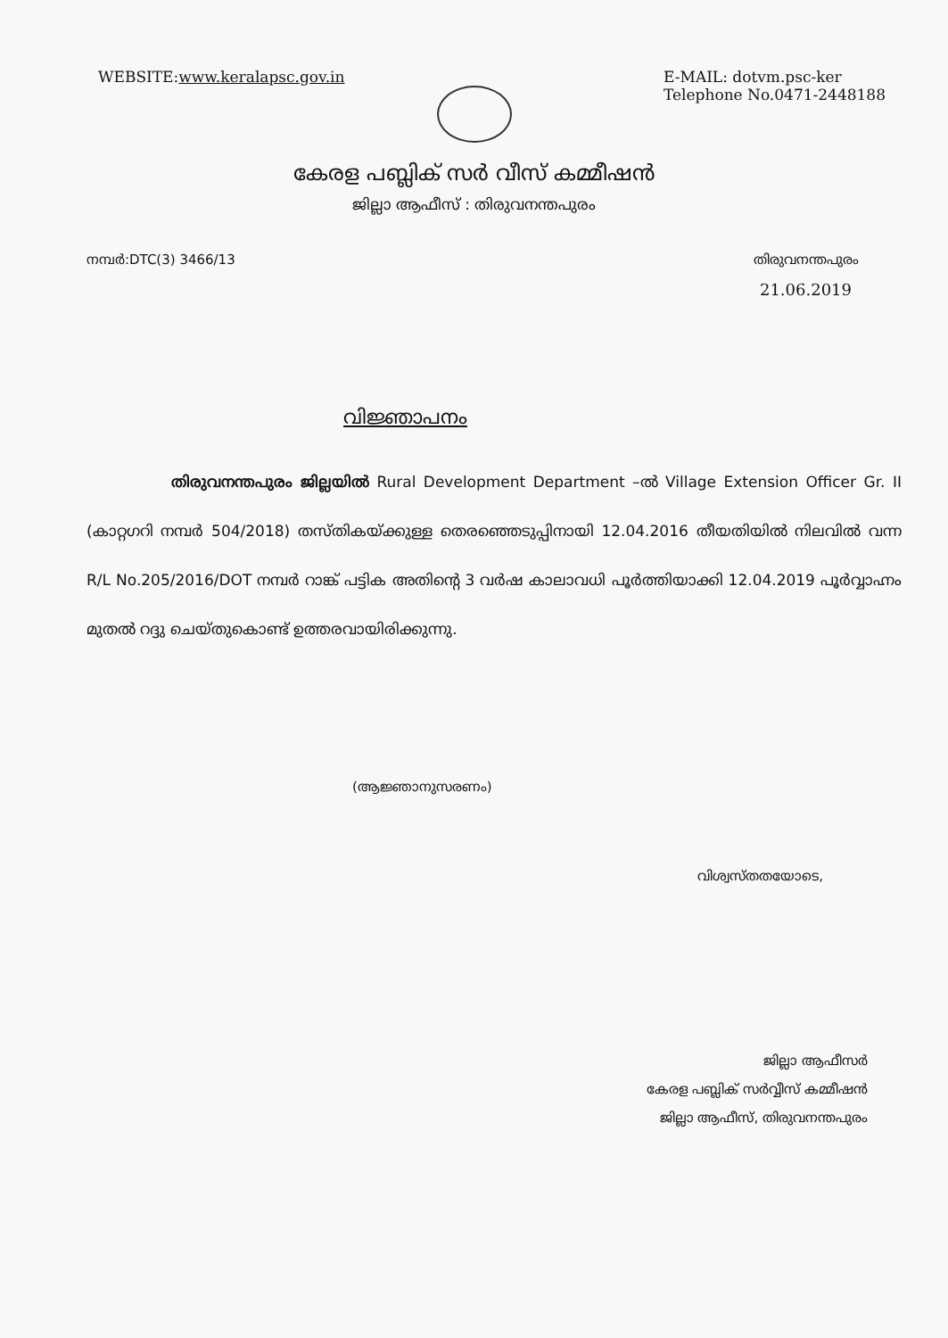WEBSITE:www.keralapsc.gov.in E-MAIL: dotvm.psc-ker
Telephone No.0471-2448188
കേരള പബ്ലിക് സർ വീസ് കമ്മീഷൻ
ജില്ലാ ആഫീസ് : തിരുവനന്തപുരം
നമ്പർ:DTC(3) 3466/13 തിരുവനന്തപുരം
21.06.2019
വിജ്ഞാപനം
തിരുവനന്തപുരം ജില്ലയിൽ Rural Development Department –ൽ Village Extension Officer Gr. II (കാറ്റഗറി നമ്പർ 504/2018) തസ്തികയ്ക്കുള്ള തെരഞ്ഞെടുപ്പിനായി 12.04.2016 തീയതിയിൽ നിലവിൽ വന്ന R/L No.205/2016/DOT നമ്പർ റാങ്ക് പട്ടിക അതിന്റെ 3 വർഷ കാലാവധി പൂർത്തിയാക്കി 12.04.2019 പൂർവ്വാഹ്നം മുതൽ റദ്ദു ചെയ്തുകൊണ്ട് ഉത്തരവായിരിക്കുന്നു.
(ആജ്ഞാനുസരണം)
വിശ്വസ്തതയോടെ,
ജില്ലാ ആഫീസർ
കേരള പബ്ലിക് സർവ്വീസ് കമ്മീഷൻ
ജില്ലാ ആഫീസ്, തിരുവനന്തപുരം